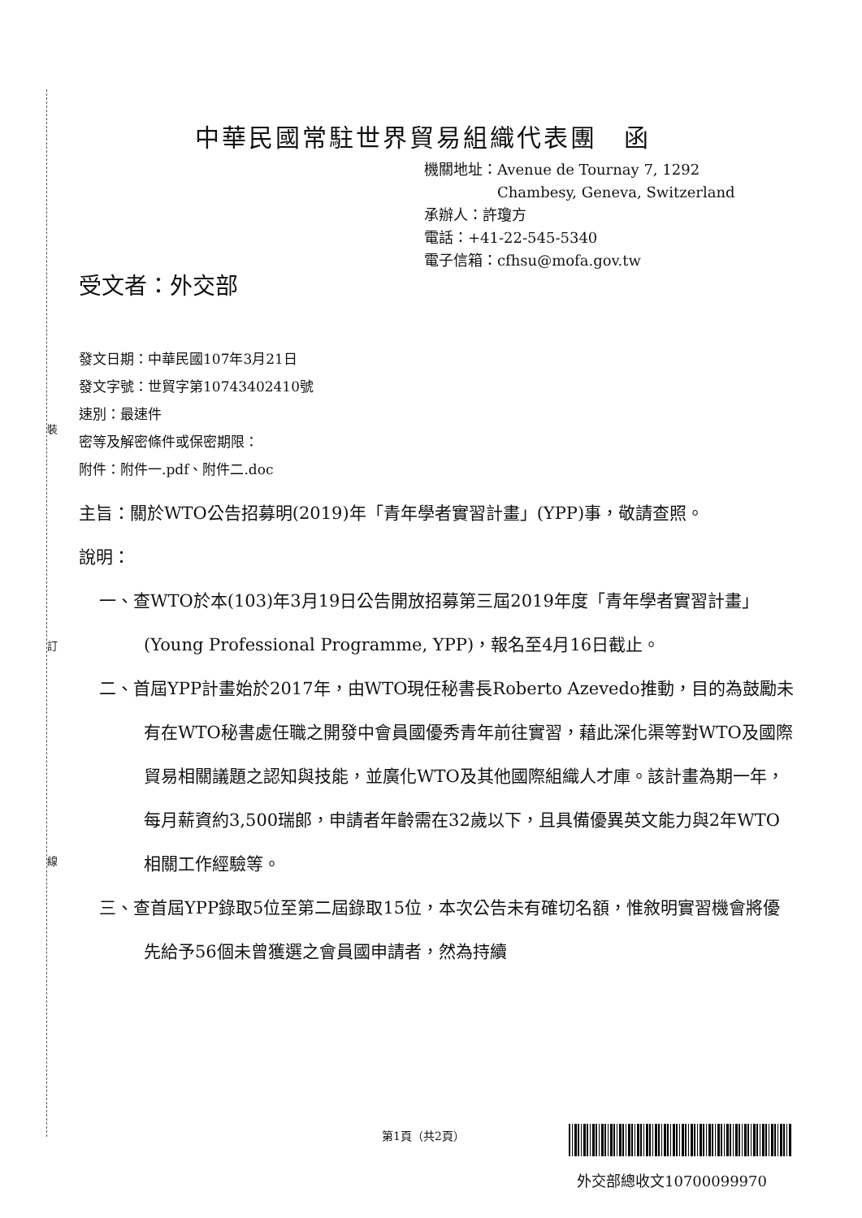裝
訂
線
中華民國常駐世界貿易組織代表團　函
機關地址：Avenue de Tournay 7, 1292
　　　　　Chambesy, Geneva, Switzerland
承辦人：許瓊方
電話：+41-22-545-5340
電子信箱：cfhsu@mofa.gov.tw
受文者：外交部
發文日期：中華民國107年3月21日
發文字號：世貿字第10743402410號
速別：最速件
密等及解密條件或保密期限：
附件：附件一.pdf、附件二.doc
主旨：關於WTO公告招募明(2019)年「青年學者實習計畫」(YPP)事，敬請查照。
說明：
一、查WTO於本(103)年3月19日公告開放招募第三屆2019年度「青年學者實習計畫」(Young Professional Programme, YPP)，報名至4月16日截止。
二、首屆YPP計畫始於2017年，由WTO現任秘書長Roberto Azevedo推動，目的為鼓勵未有在WTO秘書處任職之開發中會員國優秀青年前往實習，藉此深化渠等對WTO及國際貿易相關議題之認知與技能，並廣化WTO及其他國際組織人才庫。該計畫為期一年，每月薪資約3,500瑞郎，申請者年齡需在32歲以下，且具備優異英文能力與2年WTO相關工作經驗等。
三、查首屆YPP錄取5位至第二屆錄取15位，本次公告未有確切名額，惟敘明實習機會將優先給予56個未曾獲選之會員國申請者，然為持續
第1頁（共2頁）
外交部總收文10700099970